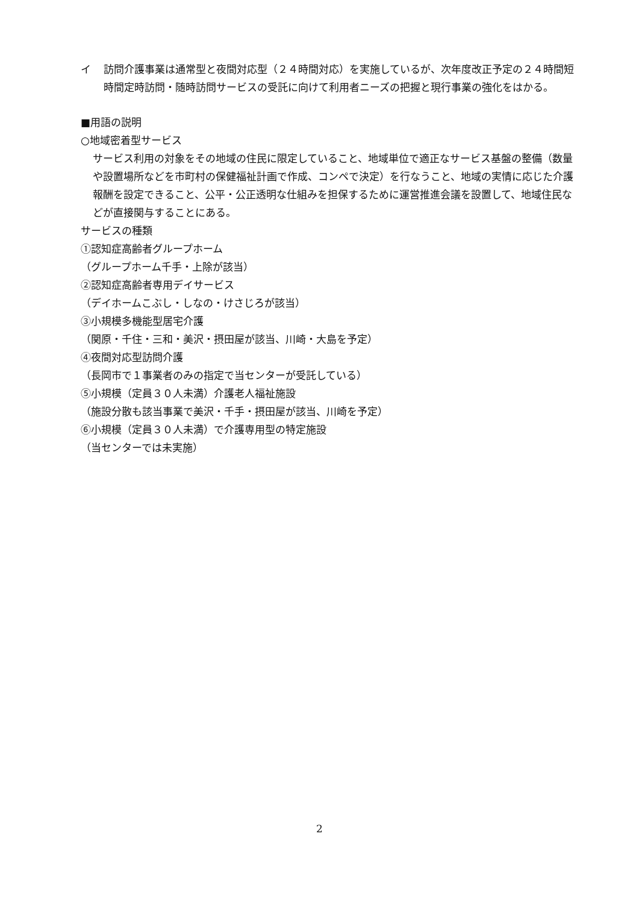イ 訪問介護事業は通常型と夜間対応型（２４時間対応）を実施しているが、次年度改正予定の２４時間短時間定時訪問・随時訪問サービスの受託に向けて利用者ニーズの把握と現行事業の強化をはかる。
■用語の説明
○地域密着型サービス
サービス利用の対象をその地域の住民に限定していること、地域単位で適正なサービス基盤の整備（数量や設置場所などを市町村の保健福祉計画で作成、コンペで決定）を行なうこと、地域の実情に応じた介護報酬を設定できること、公平・公正透明な仕組みを担保するために運営推進会議を設置して、地域住民などが直接関与することにある。
サービスの種類
①認知症高齢者グループホーム
（グループホーム千手・上除が該当）
②認知症高齢者専用デイサービス
（デイホームこぶし・しなの・けさじろが該当）
③小規模多機能型居宅介護
（関原・千住・三和・美沢・摂田屋が該当、川崎・大島を予定）
④夜間対応型訪問介護
（長岡市で１事業者のみの指定で当センターが受託している）
⑤小規模（定員３０人未満）介護老人福祉施設
（施設分散も該当事業で美沢・千手・摂田屋が該当、川崎を予定）
⑥小規模（定員３０人未満）で介護専用型の特定施設
（当センターでは未実施）
2